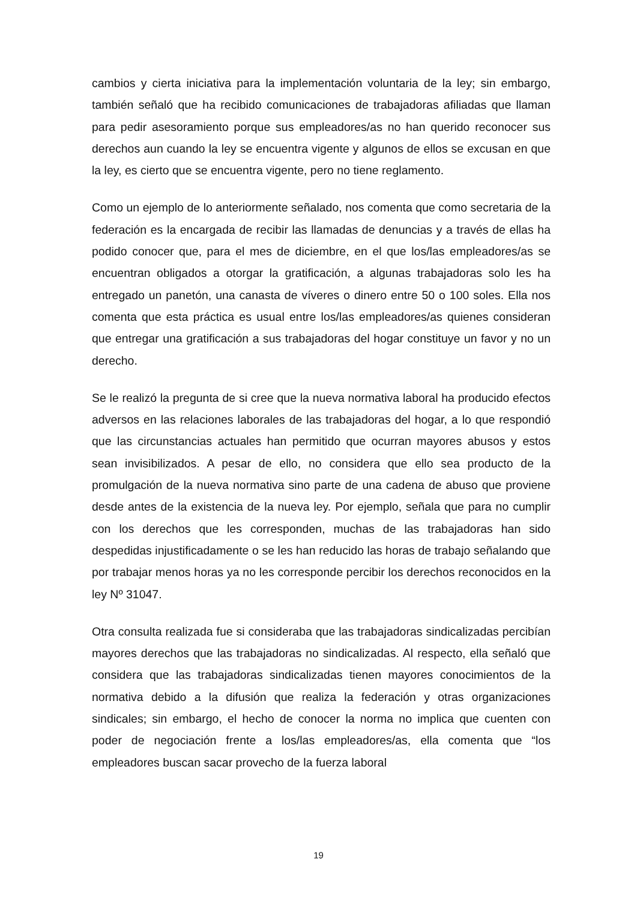cambios y cierta iniciativa para la implementación voluntaria de la ley; sin embargo, también señaló que ha recibido comunicaciones de trabajadoras afiliadas que llaman para pedir asesoramiento porque sus empleadores/as no han querido reconocer sus derechos aun cuando la ley se encuentra vigente y algunos de ellos se excusan en que la ley, es cierto que se encuentra vigente, pero no tiene reglamento.
Como un ejemplo de lo anteriormente señalado, nos comenta que como secretaria de la federación es la encargada de recibir las llamadas de denuncias y a través de ellas ha podido conocer que, para el mes de diciembre, en el que los/las empleadores/as se encuentran obligados a otorgar la gratificación, a algunas trabajadoras solo les ha entregado un panetón, una canasta de víveres o dinero entre 50 o 100 soles. Ella nos comenta que esta práctica es usual entre los/las empleadores/as quienes consideran que entregar una gratificación a sus trabajadoras del hogar constituye un favor y no un derecho.
Se le realizó la pregunta de si cree que la nueva normativa laboral ha producido efectos adversos en las relaciones laborales de las trabajadoras del hogar, a lo que respondió que las circunstancias actuales han permitido que ocurran mayores abusos y estos sean invisibilizados. A pesar de ello, no considera que ello sea producto de la promulgación de la nueva normativa sino parte de una cadena de abuso que proviene desde antes de la existencia de la nueva ley. Por ejemplo, señala que para no cumplir con los derechos que les corresponden, muchas de las trabajadoras han sido despedidas injustificadamente o se les han reducido las horas de trabajo señalando que por trabajar menos horas ya no les corresponde percibir los derechos reconocidos en la ley Nº 31047.
Otra consulta realizada fue si consideraba que las trabajadoras sindicalizadas percibían mayores derechos que las trabajadoras no sindicalizadas. Al respecto, ella señaló que considera que las trabajadoras sindicalizadas tienen mayores conocimientos de la normativa debido a la difusión que realiza la federación y otras organizaciones sindicales; sin embargo, el hecho de conocer la norma no implica que cuenten con poder de negociación frente a los/las empleadores/as, ella comenta que “los empleadores buscan sacar provecho de la fuerza laboral
19